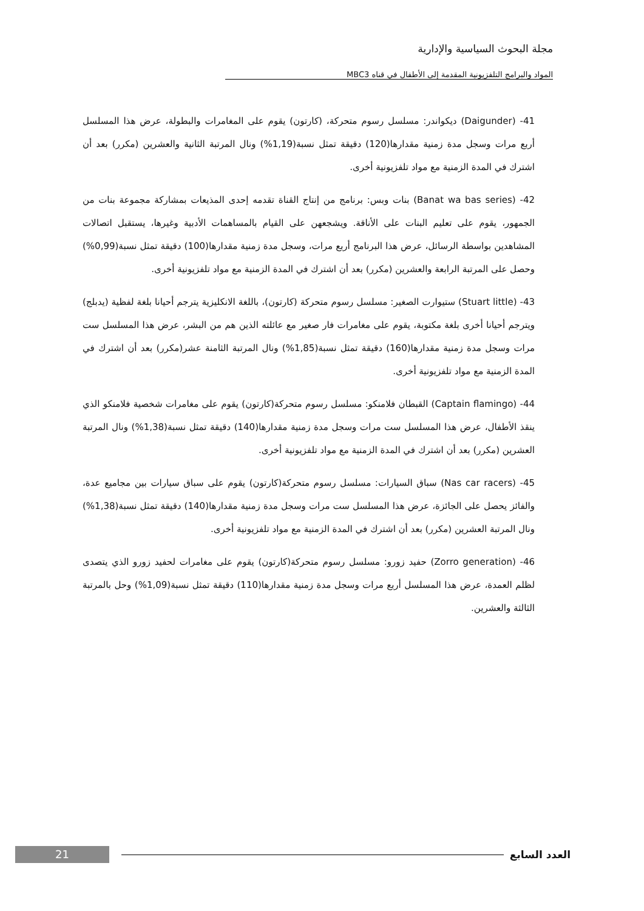مجلة البحوث السياسية والإدارية
المواد والبرامج التلفزيونية المقدمة إلى الأطفال في قناه MBC3
41- (Daigunder) ديكواندر: مسلسل رسوم متحركة، (كارتون) يقوم على المغامرات والبطولة، عرض هذا المسلسل أربع مرات وسجل مدة زمنية مقدارها(120) دقيقة تمثل نسبة(1,19%) ونال المرتبة الثانية والعشرين (مكرر) بعد أن اشترك في المدة الزمنية مع مواد تلفزيونية أخرى.
42- (Banat wa bas series) بنات وبس: برنامج من إنتاج القناة تقدمه إحدى المذيعات بمشاركة مجموعة بنات من الجمهور، يقوم على تعليم البنات على الأناقة. ويشجعهن على القيام بالمساهمات الأدبية وغيرها، يستقبل اتصالات المشاهدين بواسطة الرسائل، عرض هذا البرنامج أربع مرات، وسجل مدة زمنية مقدارها(100) دقيقة تمثل نسبة(0,99%) وحصل على المرتبة الرابعة والعشرين (مكرر) بعد أن اشترك في المدة الزمنية مع مواد تلفزيونية أخرى.
43- (Stuart little) ستيوارت الصغير: مسلسل رسوم متحركة (كارتون)، باللغة الانكليزية يترجم أحيانا بلغة لفظية (يدبلج) ويترجم أحيانا أخرى بلغة مكتوبة، يقوم على مغامرات فار صغير مع عائلته الذين هم من البشر، عرض هذا المسلسل ست مرات وسجل مدة زمنية مقدارها(160) دقيقة تمثل نسبة(1,85%) ونال المرتبة الثامنة عشر(مكرر) بعد أن اشترك في المدة الزمنية مع مواد تلفزيونية أخرى.
44- (Captain flamingo) القبطان فلامنكو: مسلسل رسوم متحركة(كارتون) يقوم على مغامرات شخصية فلامنكو الذي ينقذ الأطفال، عرض هذا المسلسل ست مرات وسجل مدة زمنية مقدارها(140) دقيقة تمثل نسبة(1,38%) ونال المرتبة العشرين (مكرر) بعد أن اشترك في المدة الزمنية مع مواد تلفزيونية أخرى.
45- (Nas car racers) سباق السيارات: مسلسل رسوم متحركة(كارتون) يقوم على سباق سيارات بين مجاميع عدة، والفائز يحصل على الجائزة، عرض هذا المسلسل ست مرات وسجل مدة زمنية مقدارها(140) دقيقة تمثل نسبة(1,38%) ونال المرتبة العشرين (مكرر) بعد أن اشترك في المدة الزمنية مع مواد تلفزيونية أخرى.
46- (Zorro generation) حفيد زورو: مسلسل رسوم متحركة(كارتون) يقوم على مغامرات لحفيد زورو الذي يتصدى لظلم العمدة، عرض هذا المسلسل أربع مرات وسجل مدة زمنية مقدارها(110) دقيقة تمثل نسبة(1,09%) وحل بالمرتبة الثالثة والعشرين.
21
العدد السابع